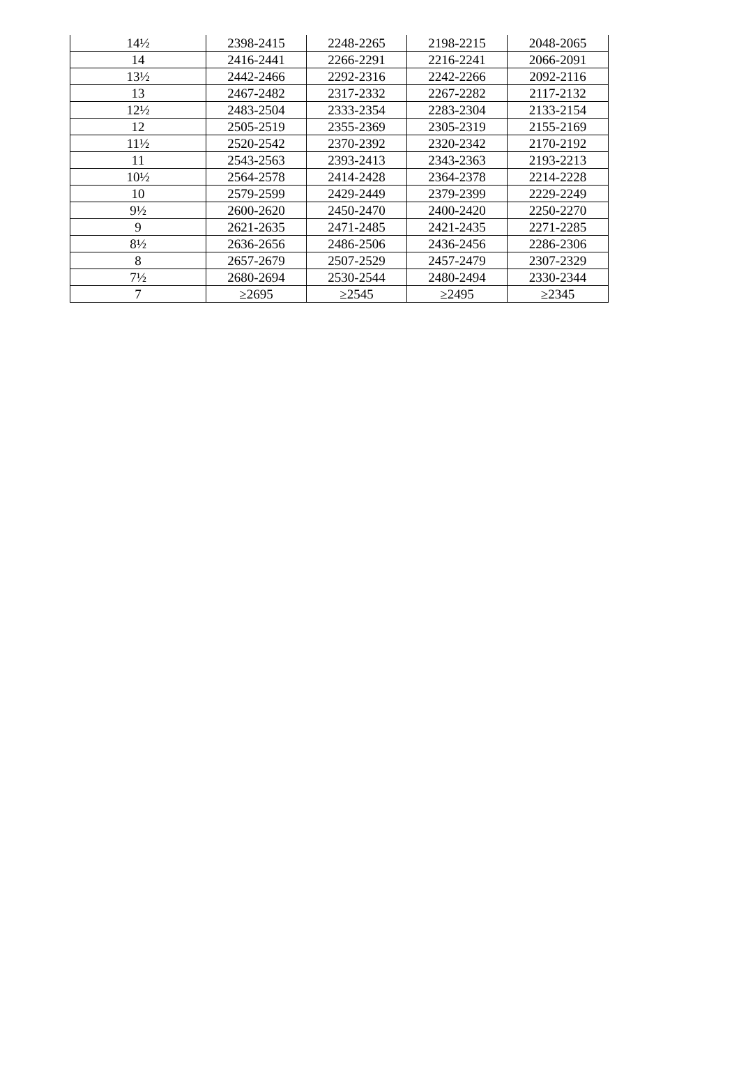| 14½ | 2398-2415 | 2248-2265 | 2198-2215 | 2048-2065 |
| 14 | 2416-2441 | 2266-2291 | 2216-2241 | 2066-2091 |
| 13½ | 2442-2466 | 2292-2316 | 2242-2266 | 2092-2116 |
| 13 | 2467-2482 | 2317-2332 | 2267-2282 | 2117-2132 |
| 12½ | 2483-2504 | 2333-2354 | 2283-2304 | 2133-2154 |
| 12 | 2505-2519 | 2355-2369 | 2305-2319 | 2155-2169 |
| 11½ | 2520-2542 | 2370-2392 | 2320-2342 | 2170-2192 |
| 11 | 2543-2563 | 2393-2413 | 2343-2363 | 2193-2213 |
| 10½ | 2564-2578 | 2414-2428 | 2364-2378 | 2214-2228 |
| 10 | 2579-2599 | 2429-2449 | 2379-2399 | 2229-2249 |
| 9½ | 2600-2620 | 2450-2470 | 2400-2420 | 2250-2270 |
| 9 | 2621-2635 | 2471-2485 | 2421-2435 | 2271-2285 |
| 8½ | 2636-2656 | 2486-2506 | 2436-2456 | 2286-2306 |
| 8 | 2657-2679 | 2507-2529 | 2457-2479 | 2307-2329 |
| 7½ | 2680-2694 | 2530-2544 | 2480-2494 | 2330-2344 |
| 7 | ≥2695 | ≥2545 | ≥2495 | ≥2345 |